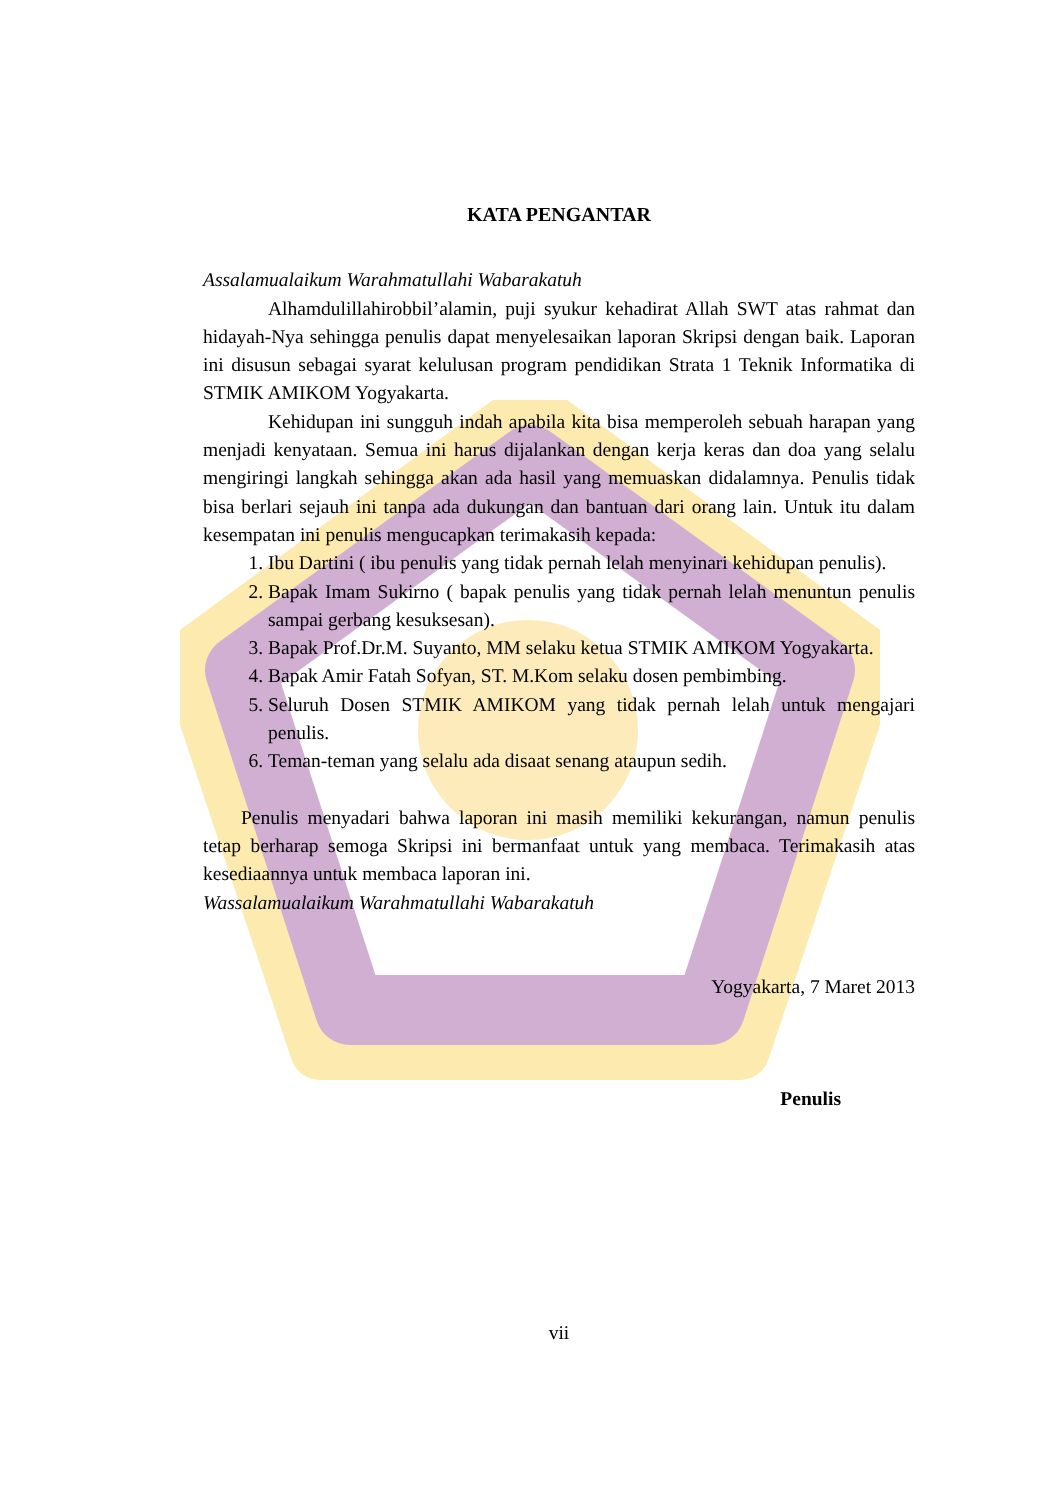KATA PENGANTAR
Assalamualaikum Warahmatullahi Wabarakatuh
Alhamdulillahirobbil’alamin, puji syukur kehadirat Allah SWT atas rahmat dan hidayah-Nya sehingga penulis dapat menyelesaikan laporan Skripsi dengan baik. Laporan ini disusun sebagai syarat kelulusan program pendidikan Strata 1 Teknik Informatika di STMIK AMIKOM Yogyakarta.
Kehidupan ini sungguh indah apabila kita bisa memperoleh sebuah harapan yang menjadi kenyataan. Semua ini harus dijalankan dengan kerja keras dan doa yang selalu mengiringi langkah sehingga akan ada hasil yang memuaskan didalamnya. Penulis tidak bisa berlari sejauh ini tanpa ada dukungan dan bantuan dari orang lain. Untuk itu dalam kesempatan ini penulis mengucapkan terimakasih kepada:
1. Ibu Dartini ( ibu penulis yang tidak pernah lelah menyinari kehidupan penulis).
2. Bapak Imam Sukirno ( bapak penulis yang tidak pernah lelah menuntun penulis sampai gerbang kesuksesan).
3. Bapak Prof.Dr.M. Suyanto, MM selaku ketua STMIK AMIKOM Yogyakarta.
4. Bapak Amir Fatah Sofyan, ST. M.Kom selaku dosen pembimbing.
5. Seluruh Dosen STMIK AMIKOM yang tidak pernah lelah untuk mengajari penulis.
6. Teman-teman yang selalu ada disaat senang ataupun sedih.
Penulis menyadari bahwa laporan ini masih memiliki kekurangan, namun penulis tetap berharap semoga Skripsi ini bermanfaat untuk yang membaca. Terimakasih atas kesediaannya untuk membaca laporan ini.
Wassalamualaikum Warahmatullahi Wabarakatuh
Yogyakarta, 7 Maret 2013
Penulis
vii